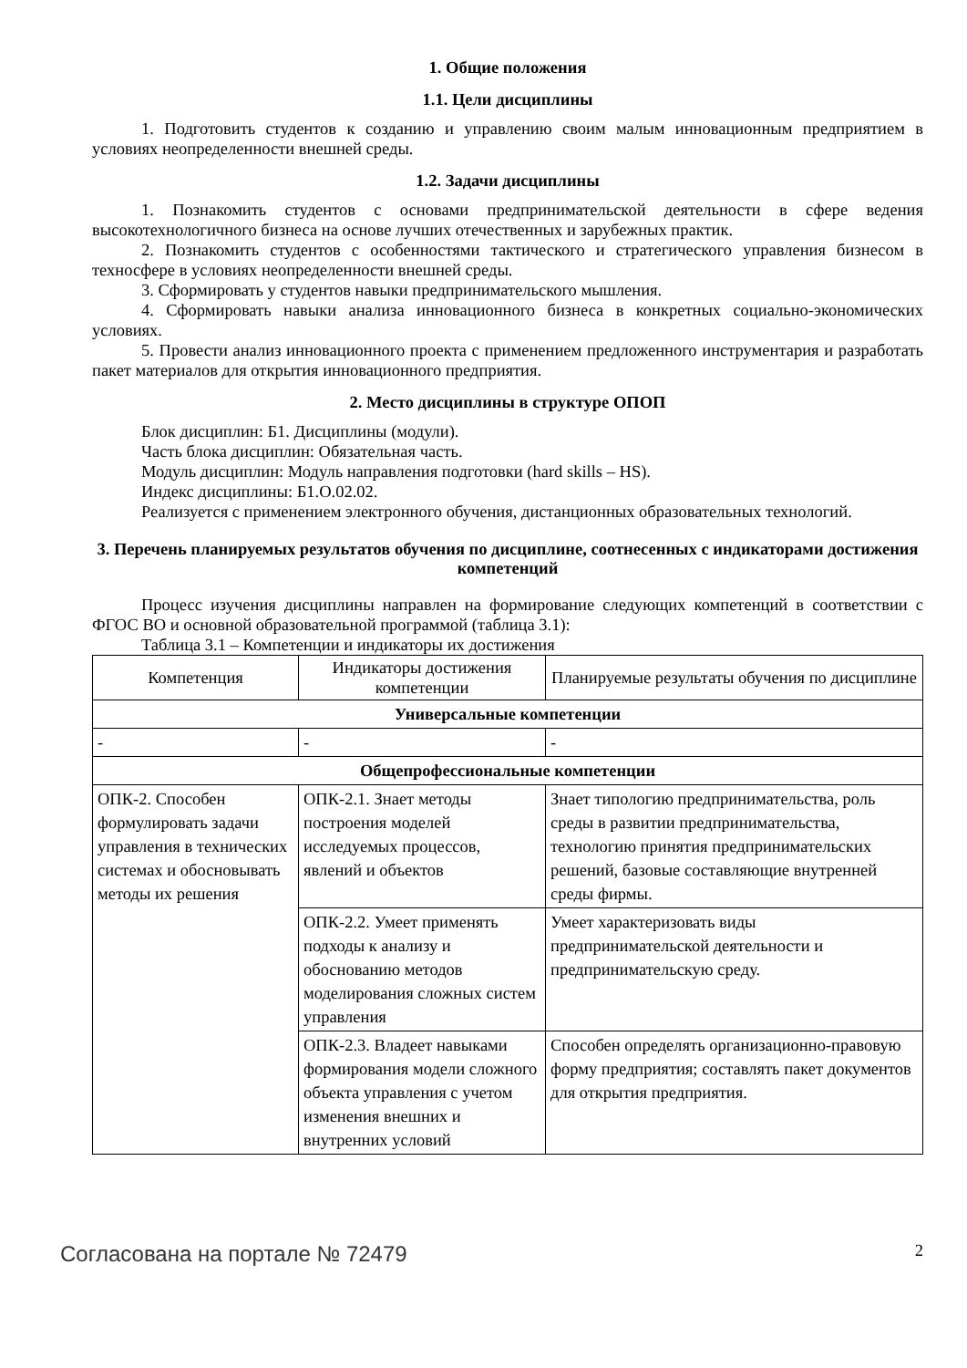1. Общие положения
1.1. Цели дисциплины
1. Подготовить студентов к созданию и управлению своим малым инновационным предприятием в условиях неопределенности внешней среды.
1.2. Задачи дисциплины
1. Познакомить студентов с основами предпринимательской деятельности в сфере ведения высокотехнологичного бизнеса на основе лучших отечественных и зарубежных практик.
2. Познакомить студентов с особенностями тактического и стратегического управления бизнесом в техносфере в условиях неопределенности внешней среды.
3. Сформировать у студентов навыки предпринимательского мышления.
4. Сформировать навыки анализа инновационного бизнеса в конкретных социально-экономических условиях.
5. Провести анализ инновационного проекта с применением предложенного инструментария и разработать пакет материалов для открытия инновационного предприятия.
2. Место дисциплины в структуре ОПОП
Блок дисциплин: Б1. Дисциплины (модули).
Часть блока дисциплин: Обязательная часть.
Модуль дисциплин: Модуль направления подготовки (hard skills – HS).
Индекс дисциплины: Б1.О.02.02.
Реализуется с применением электронного обучения, дистанционных образовательных технологий.
3. Перечень планируемых результатов обучения по дисциплине, соотнесенных с индикаторами достижения компетенций
Процесс изучения дисциплины направлен на формирование следующих компетенций в соответствии с ФГОС ВО и основной образовательной программой (таблица 3.1):
Таблица 3.1 – Компетенции и индикаторы их достижения
| Компетенция | Индикаторы достижения компетенции | Планируемые результаты обучения по дисциплине |
| --- | --- | --- |
| Универсальные компетенции | | |
| - | - | - |
| Общепрофессиональные компетенции | | |
| ОПК-2. Способен формулировать задачи управления в технических системах и обосновывать методы их решения | ОПК-2.1. Знает методы построения моделей исследуемых процессов, явлений и объектов | Знает типологию предпринимательства, роль среды в развитии предпринимательства, технологию принятия предпринимательских решений, базовые составляющие внутренней среды фирмы. |
| | ОПК-2.2. Умеет применять подходы к анализу и обоснованию методов моделирования сложных систем управления | Умеет характеризовать виды предпринимательской деятельности и предпринимательскую среду. |
| | ОПК-2.3. Владеет навыками формирования модели сложного объекта управления с учетом изменения внешних и внутренних условий | Способен определять организационно-правовую форму предприятия; составлять пакет документов для открытия предприятия. |
Согласована на портале № 72479 2